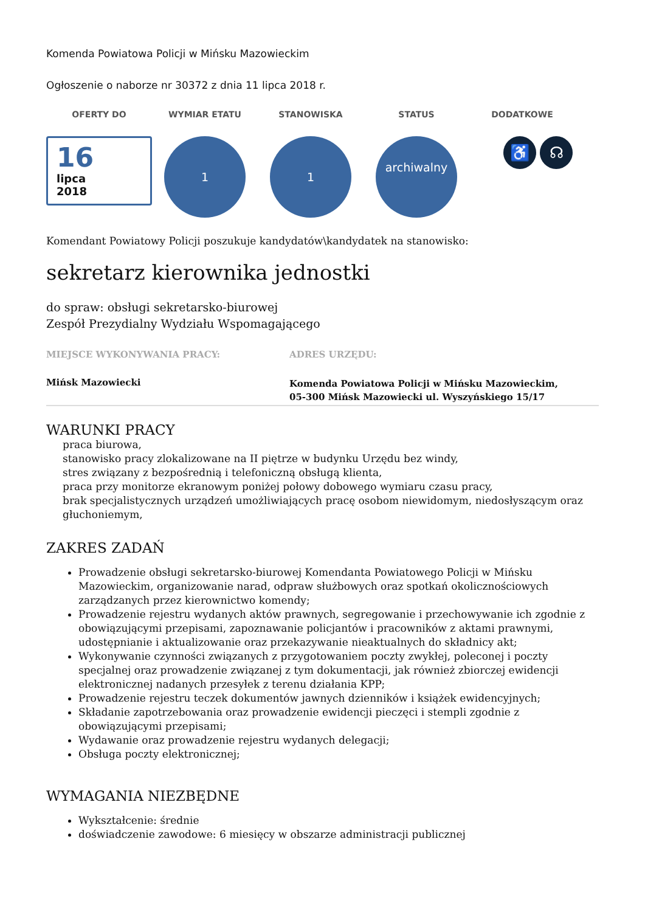Komenda Powiatowa Policji w Mińsku Mazowieckim
Ogłoszenie o naborze nr 30372 z dnia 11 lipca 2018 r.
OFERTY DO WYMIAR ETATU STANOWISKA STATUS DODATKOWE
16
lipca
2018
1 1
archiwalny
♿ ☊
Komendant Powiatowy Policji poszukuje kandydatów\kandydatek na stanowisko:
sekretarz kierownika jednostki
do spraw: obsługi sekretarsko-biurowej
Zespół Prezydialny Wydziału Wspomagającego
MIEJSCE WYKONYWANIA PRACY:
Mińsk Mazowiecki
ADRES URZĘDU:
Komenda Powiatowa Policji w Mińsku Mazowieckim,
05-300 Mińsk Mazowiecki ul. Wyszyńskiego 15/17
WARUNKI PRACY
praca biurowa,
stanowisko pracy zlokalizowane na II piętrze w budynku Urzędu bez windy,
stres związany z bezpośrednią i telefoniczną obsługą klienta,
praca przy monitorze ekranowym poniżej połowy dobowego wymiaru czasu pracy,
brak specjalistycznych urządzeń umożliwiających pracę osobom niewidomym, niedosłyszącym oraz głuchoniemym,
ZAKRES ZADAŃ
Prowadzenie obsługi sekretarsko-biurowej Komendanta Powiatowego Policji w Mińsku Mazowieckim, organizowanie narad, odpraw służbowych oraz spotkań okolicznościowych zarządzanych przez kierownictwo komendy;
Prowadzenie rejestru wydanych aktów prawnych, segregowanie i przechowywanie ich zgodnie z obowiązującymi przepisami, zapoznawanie policjantów i pracowników z aktami prawnymi, udostępnianie i aktualizowanie oraz przekazywanie nieaktualnych do składnicy akt;
Wykonywanie czynności związanych z przygotowaniem poczty zwykłej, poleconej i poczty specjalnej oraz prowadzenie związanej z tym dokumentacji, jak również zbiorczej ewidencji elektronicznej nadanych przesyłek z terenu działania KPP;
Prowadzenie rejestru teczek dokumentów jawnych dzienników i książek ewidencyjnych;
Składanie zapotrzebowania oraz prowadzenie ewidencji pieczęci i stempli zgodnie z obowiązującymi przepisami;
Wydawanie oraz prowadzenie rejestru wydanych delegacji;
Obsługa poczty elektronicznej;
WYMAGANIA NIEZBĘDNE
Wykształcenie: średnie
doświadczenie zawodowe: 6 miesięcy w obszarze administracji publicznej